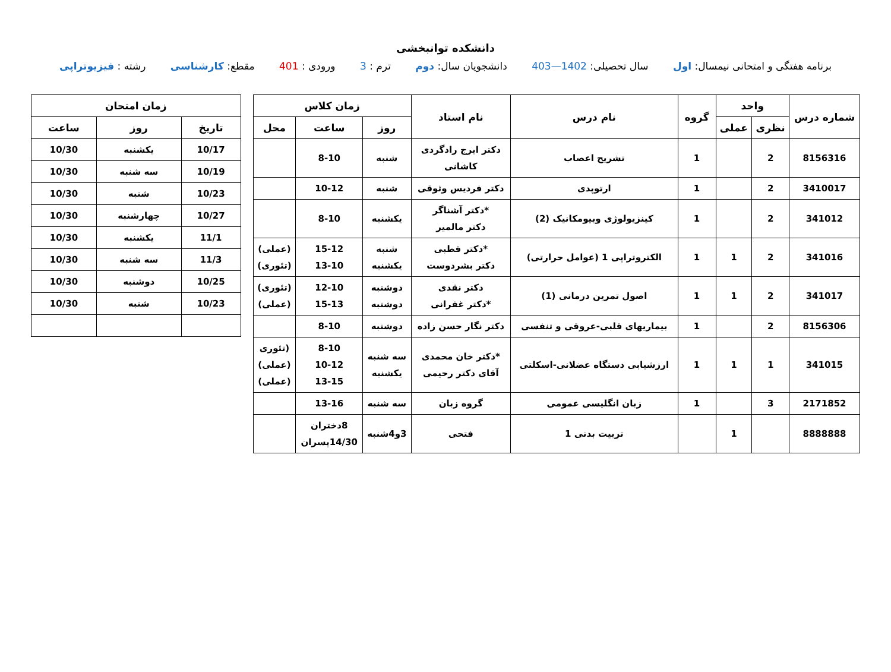دانشکده توانبخشی
برنامه هفتگی و امتحانی نیمسال: اول سال تحصیلی: 1402—403 دانشجویان سال: دوم ترم : 3 ورودی : 401 مقطع: کارشناسی رشته : فیزیوتراپی
| شماره درس | واحد | | گروه | نام درس | نام استاد | زمان کلاس | | |
| --- | --- | --- | --- | --- | --- | --- | --- | --- |
| | نظری | عملی | | | | روز | ساعت | محل |
| 8156316 | 2 | | 1 | تشریح اعصاب | دکتر ایرج رادگردی کاشانی | شنبه | 8-10 | |
| 3410017 | 2 | | 1 | ارتوپدی | دکتر فردیس وثوقی | شنبه | 10-12 | |
| 341012 | 2 | | 1 | کینزیولوژی وبیومکانیک (2) | *دکتر آشناگر دکتر مالمیر | یکشنبه | 8-10 | |
| 341016 | 2 | 1 | 1 | الکتروتراپی 1 (عوامل حرارتی) | *دکتر قطبی دکتر بشردوست | شنبه یکشنبه | 15-12 13-10 | (عملی) (تئوری) |
| 341017 | 2 | 1 | 1 | اصول تمرین درمانی (1) | دکتر نقدی *دکتر غفرانی | دوشنبه دوشنبه | 12-10 15-13 | (تئوری) (عملی) |
| 8156306 | 2 | | 1 | بیماریهای قلبی-عروقی و تنفسی | دکتر نگار حسن زاده | دوشنبه | 8-10 | |
| 341015 | 1 | 1 | 1 | ارزشیابی دستگاه عضلانی-اسکلتی | *دکتر خان محمدی آقای دکتر رحیمی | سه شنبه یکشنبه | 8-10 10-12 13-15 | (تئوری (عملی) (عملی) |
| 2171852 | 3 | | 1 | زبان انگلیسی عمومی | گروه زبان | سه شنبه | 13-16 | |
| 8888888 | | 1 | | تربیت بدنی 1 | فتحی | 3و4شنبه | 8دختران 14/30پسران | |
| زمان امتحان | | |
| --- | --- | --- |
| تاریخ | روز | ساعت |
| 10/17 | یکشنبه | 10/30 |
| 10/19 | سه شنبه | 10/30 |
| 10/23 | شنبه | 10/30 |
| 10/27 | چهارشنبه | 10/30 |
| 11/1 | یکشنبه | 10/30 |
| 11/3 | سه شنبه | 10/30 |
| 10/25 | دوشنبه | 10/30 |
| 10/23 | شنبه | 10/30 |